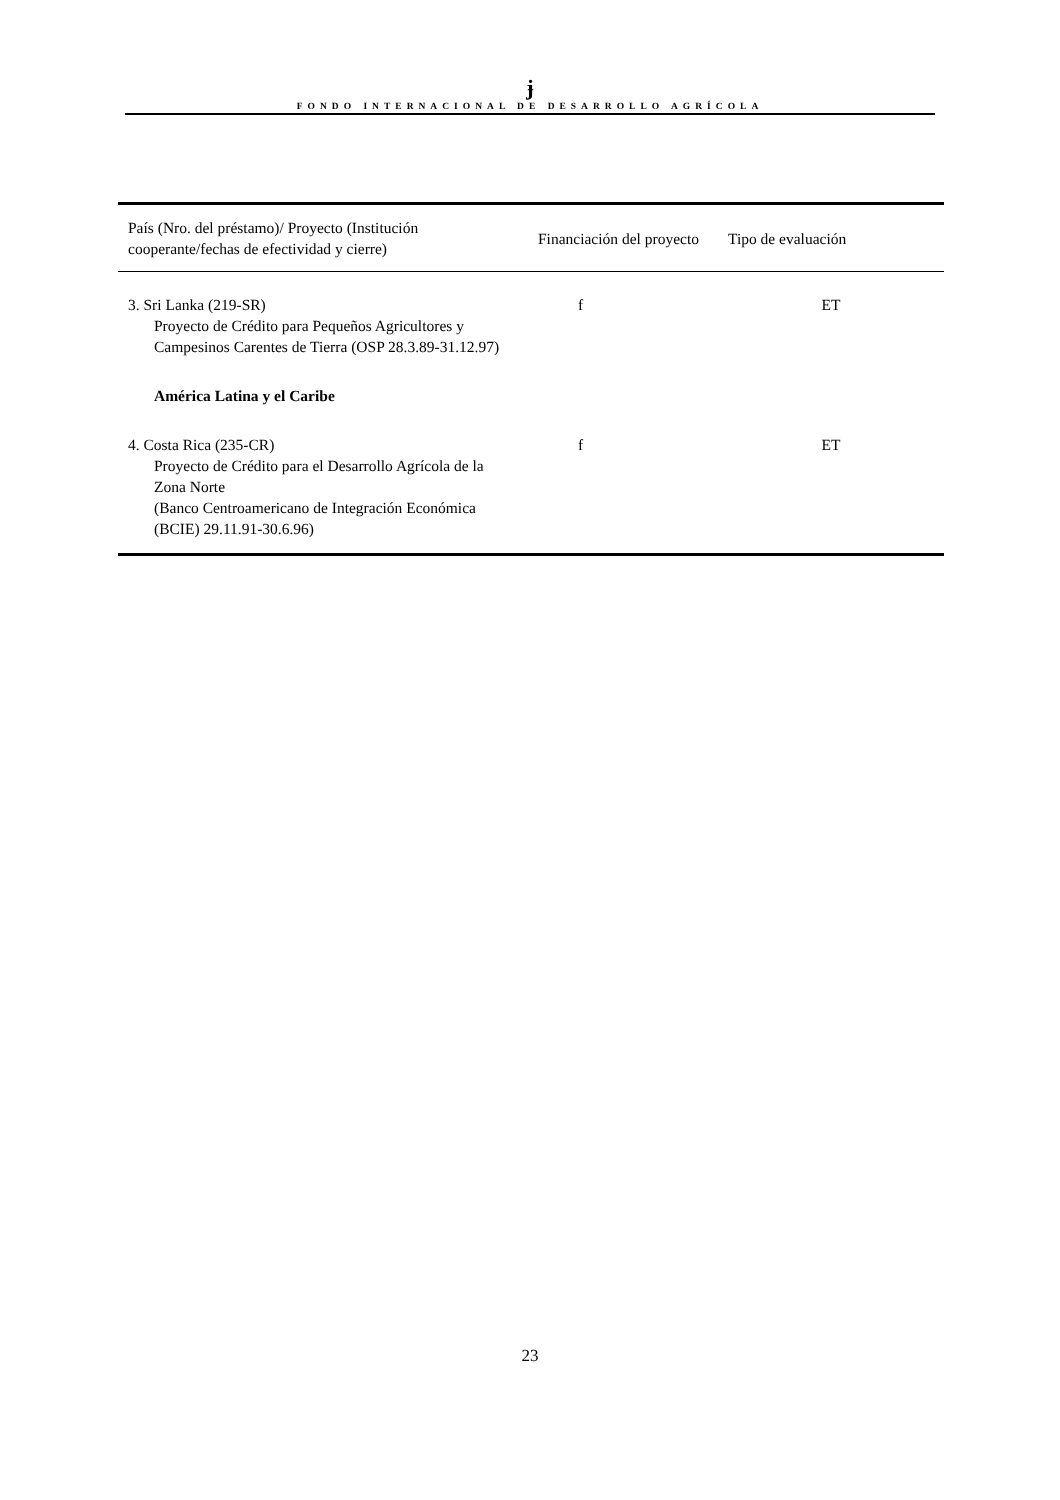ɉ
FONDO INTERNACIONAL DE DESARROLLO AGRÍCOLA
| País (Nro. del préstamo)/ Proyecto (Institución cooperante/fechas de efectividad y cierre) | Financiación del proyecto | Tipo de evaluación |
| --- | --- | --- |
| 3. Sri Lanka (219-SR) Proyecto de Crédito para Pequeños Agricultores y Campesinos Carentes de Tierra (OSP 28.3.89-31.12.97) | f | ET |
| América Latina y el Caribe | | |
| 4. Costa Rica (235-CR) Proyecto de Crédito para el Desarrollo Agrícola de la Zona Norte (Banco Centroamericano de Integración Económica (BCIE) 29.11.91-30.6.96) | f | ET |
23